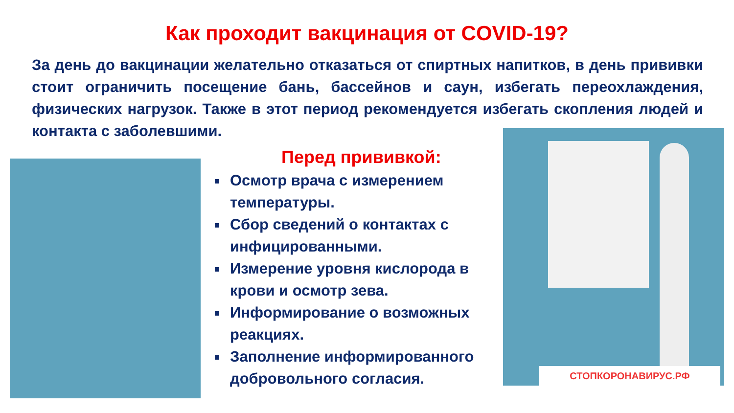Как проходит вакцинация от COVID-19?
За день до вакцинации желательно отказаться от спиртных напитков, в день прививки стоит ограничить посещение бань, бассейнов и саун, избегать переохлаждения, физических нагрузок. Также в этот период рекомендуется избегать скопления людей и контакта с заболевшими.
СТОПКОРОНАВИРУС.РФ
Перед прививкой:
Осмотр врача с измерением температуры.
Сбор сведений о контактах с инфицированными.
Измерение уровня кислорода в крови и осмотр зева.
Информирование о возможных реакциях.
Заполнение информированного добровольного согласия.